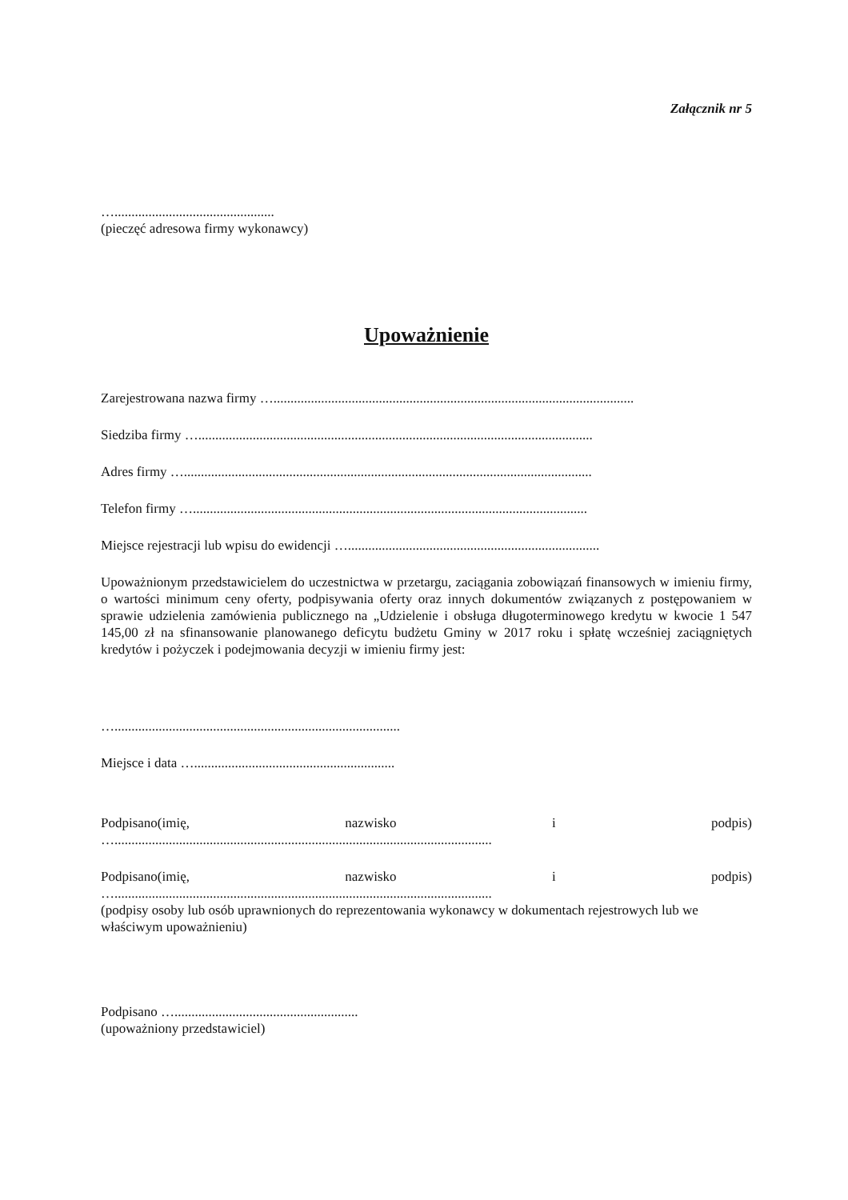Załącznik nr 5
…...............................................
(pieczęć adresowa firmy wykonawcy)
Upoważnienie
Zarejestrowana nazwa firmy …..........................................................................................................
Siedziba firmy …....................................................................................................................
Adres firmy …........................................................................................................................
Telefon firmy …....................................................................................................................
Miejsce rejestracji lub wpisu do ewidencji …..........................................................................
Upoważnionym przedstawicielem do uczestnictwa w przetargu, zaciągania zobowiązań finansowych w imieniu firmy, o wartości minimum ceny oferty, podpisywania oferty oraz innych dokumentów związanych z postępowaniem w sprawie udzielenia zamówienia publicznego na „Udzielenie i obsługa długoterminowego kredytu w kwocie 1 547 145,00 zł na sfinansowanie planowanego deficytu budżetu Gminy w 2017 roku i spłatę wcześniej zaciągniętych kredytów i pożyczek i podejmowania decyzji w imieniu firmy jest:
…....................................................................................
Miejsce i data …...........................................................
Podpisano(imię, nazwisko i podpis)
…...............................................................................................................
Podpisano(imię, nazwisko i podpis)
…...............................................................................................................
(podpisy osoby lub osób uprawnionych do reprezentowania wykonawcy w dokumentach rejestrowych lub we właściwym upoważnieniu)
Podpisano …......................................................
(upoważniony przedstawiciel)